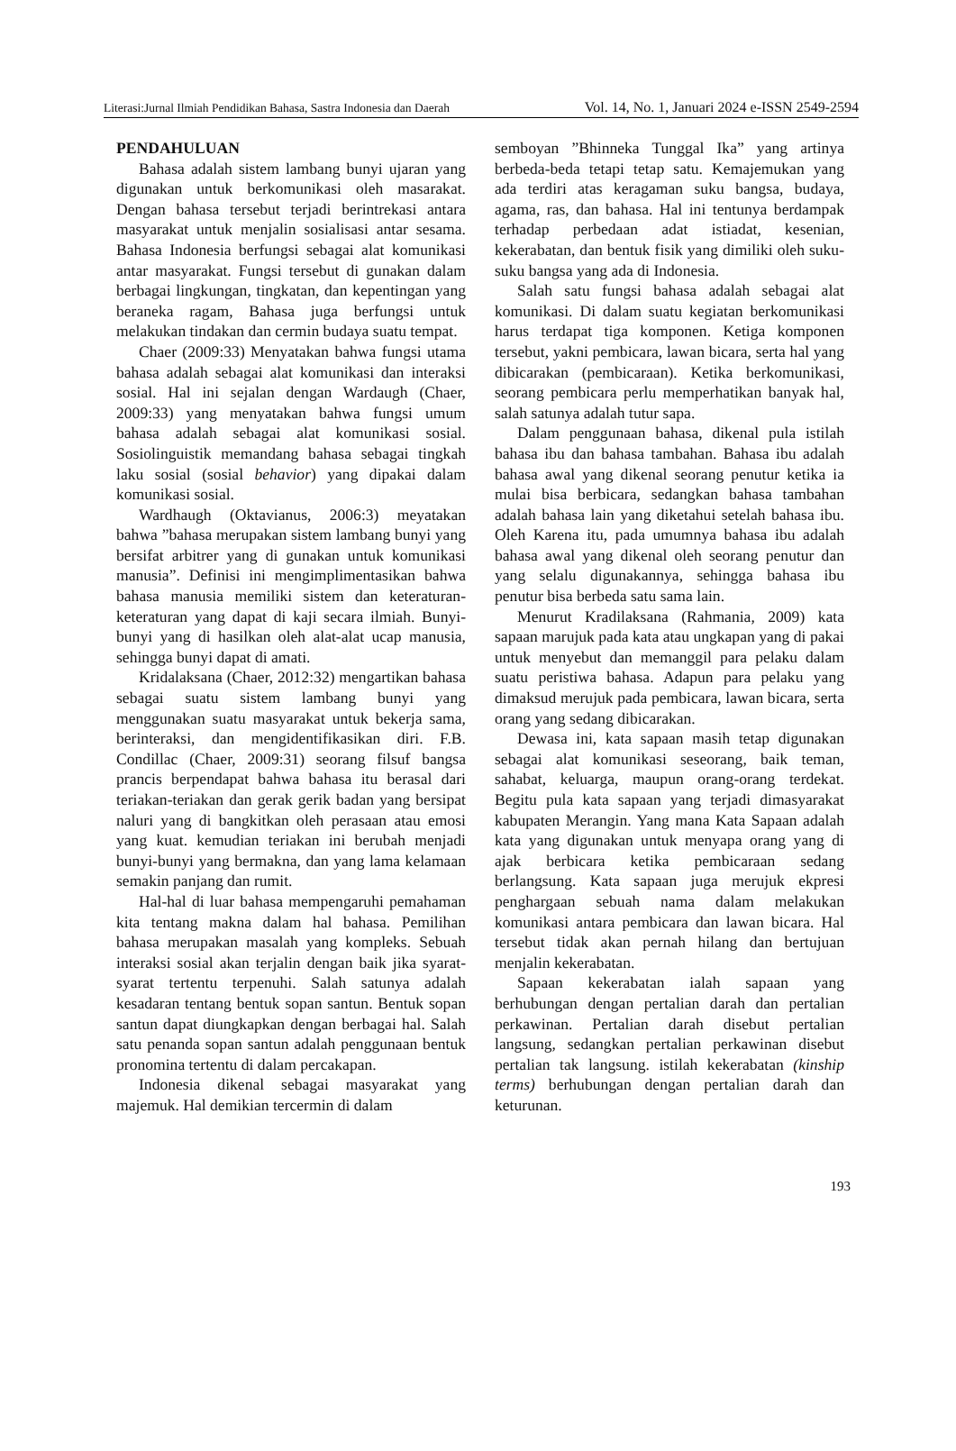Literasi:Jurnal Ilmiah Pendidikan Bahasa, Sastra Indonesia dan Daerah Vol. 14, No. 1, Januari 2024 e-ISSN 2549-2594
PENDAHULUAN
Bahasa adalah sistem lambang bunyi ujaran yang digunakan untuk berkomunikasi oleh masarakat. Dengan bahasa tersebut terjadi berintrekasi antara masyarakat untuk menjalin sosialisasi antar sesama. Bahasa Indonesia berfungsi sebagai alat komunikasi antar masyarakat. Fungsi tersebut di gunakan dalam berbagai lingkungan, tingkatan, dan kepentingan yang beraneka ragam, Bahasa juga berfungsi untuk melakukan tindakan dan cermin budaya suatu tempat.
Chaer (2009:33) Menyatakan bahwa fungsi utama bahasa adalah sebagai alat komunikasi dan interaksi sosial. Hal ini sejalan dengan Wardaugh (Chaer, 2009:33) yang menyatakan bahwa fungsi umum bahasa adalah sebagai alat komunikasi sosial. Sosiolinguistik memandang bahasa sebagai tingkah laku sosial (sosial behavior) yang dipakai dalam komunikasi sosial.
Wardhaugh (Oktavianus, 2006:3) meyatakan bahwa ”bahasa merupakan sistem lambang bunyi yang bersifat arbitrer yang di gunakan untuk komunikasi manusia”. Definisi ini mengimplimentasikan bahwa bahasa manusia memiliki sistem dan keteraturan-keteraturan yang dapat di kaji secara ilmiah. Bunyi-bunyi yang di hasilkan oleh alat-alat ucap manusia, sehingga bunyi dapat di amati.
Kridalaksana (Chaer, 2012:32) mengartikan bahasa sebagai suatu sistem lambang bunyi yang menggunakan suatu masyarakat untuk bekerja sama, berinteraksi, dan mengidentifikasikan diri. F.B. Condillac (Chaer, 2009:31) seorang filsuf bangsa prancis berpendapat bahwa bahasa itu berasal dari teriakan-teriakan dan gerak gerik badan yang bersipat naluri yang di bangkitkan oleh perasaan atau emosi yang kuat. kemudian teriakan ini berubah menjadi bunyi-bunyi yang bermakna, dan yang lama kelamaan semakin panjang dan rumit.
Hal-hal di luar bahasa mempengaruhi pemahaman kita tentang makna dalam hal bahasa. Pemilihan bahasa merupakan masalah yang kompleks. Sebuah interaksi sosial akan terjalin dengan baik jika syarat-syarat tertentu terpenuhi. Salah satunya adalah kesadaran tentang bentuk sopan santun. Bentuk sopan santun dapat diungkapkan dengan berbagai hal. Salah satu penanda sopan santun adalah penggunaan bentuk pronomina tertentu di dalam percakapan.
Indonesia dikenal sebagai masyarakat yang majemuk. Hal demikian tercermin di dalam
semboyan ”Bhinneka Tunggal Ika” yang artinya berbeda-beda tetapi tetap satu. Kemajemukan yang ada terdiri atas keragaman suku bangsa, budaya, agama, ras, dan bahasa. Hal ini tentunya berdampak terhadap perbedaan adat istiadat, kesenian, kekerabatan, dan bentuk fisik yang dimiliki oleh suku-suku bangsa yang ada di Indonesia.
Salah satu fungsi bahasa adalah sebagai alat komunikasi. Di dalam suatu kegiatan berkomunikasi harus terdapat tiga komponen. Ketiga komponen tersebut, yakni pembicara, lawan bicara, serta hal yang dibicarakan (pembicaraan). Ketika berkomunikasi, seorang pembicara perlu memperhatikan banyak hal, salah satunya adalah tutur sapa.
Dalam penggunaan bahasa, dikenal pula istilah bahasa ibu dan bahasa tambahan. Bahasa ibu adalah bahasa awal yang dikenal seorang penutur ketika ia mulai bisa berbicara, sedangkan bahasa tambahan adalah bahasa lain yang diketahui setelah bahasa ibu. Oleh Karena itu, pada umumnya bahasa ibu adalah bahasa awal yang dikenal oleh seorang penutur dan yang selalu digunakannya, sehingga bahasa ibu penutur bisa berbeda satu sama lain.
Menurut Kradilaksana (Rahmania, 2009) kata sapaan marujuk pada kata atau ungkapan yang di pakai untuk menyebut dan memanggil para pelaku dalam suatu peristiwa bahasa. Adapun para pelaku yang dimaksud merujuk pada pembicara, lawan bicara, serta orang yang sedang dibicarakan.
Dewasa ini, kata sapaan masih tetap digunakan sebagai alat komunikasi seseorang, baik teman, sahabat, keluarga, maupun orang-orang terdekat. Begitu pula kata sapaan yang terjadi dimasyarakat kabupaten Merangin. Yang mana Kata Sapaan adalah kata yang digunakan untuk menyapa orang yang di ajak berbicara ketika pembicaraan sedang berlangsung. Kata sapaan juga merujuk ekpresi penghargaan sebuah nama dalam melakukan komunikasi antara pembicara dan lawan bicara. Hal tersebut tidak akan pernah hilang dan bertujuan menjalin kekerabatan.
Sapaan kekerabatan ialah sapaan yang berhubungan dengan pertalian darah dan pertalian perkawinan. Pertalian darah disebut pertalian langsung, sedangkan pertalian perkawinan disebut pertalian tak langsung. istilah kekerabatan (kinship terms) berhubungan dengan pertalian darah dan keturunan.
193